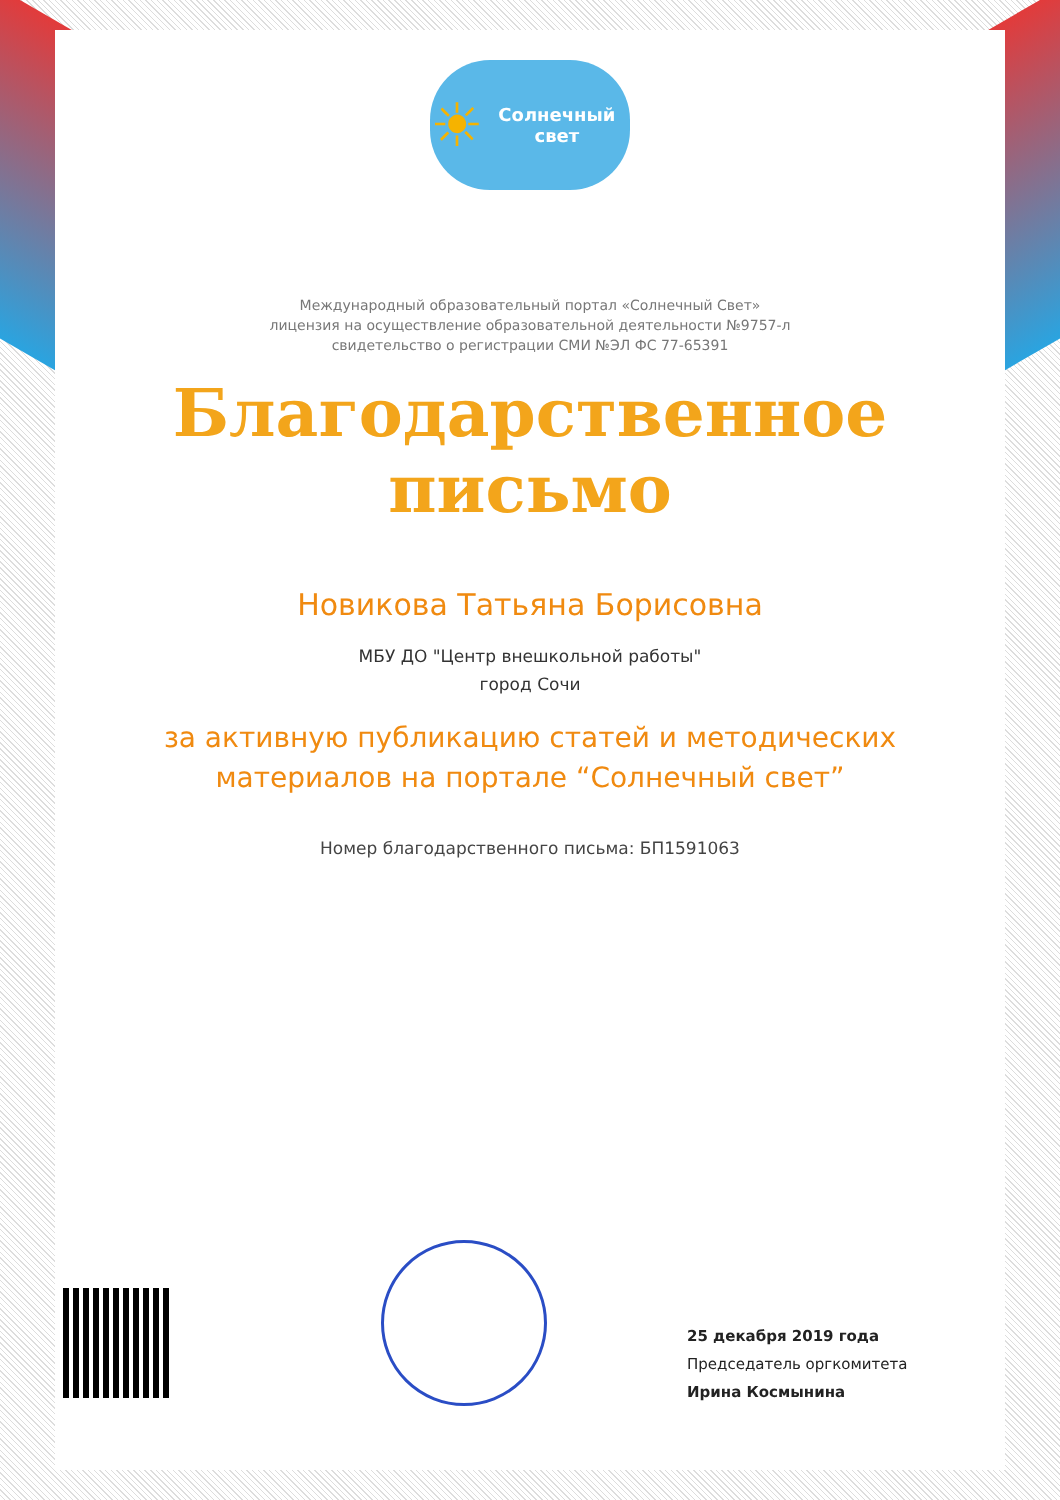☀ Солнечный свет
Международный образовательный портал «Солнечный Свет»
лицензия на осуществление образовательной деятельности №9757-л
свидетельство о регистрации СМИ №ЭЛ ФС 77-65391
Благодарственное
письмо
Новикова Татьяна Борисовна
МБУ ДО "Центр внешкольной работы"
город Сочи
за активную публикацию статей и методических
материалов на портале “Солнечный свет”
Номер благодарственного письма: БП1591063
25 декабря 2019 года
Председатель оргкомитета
Ирина Космынина